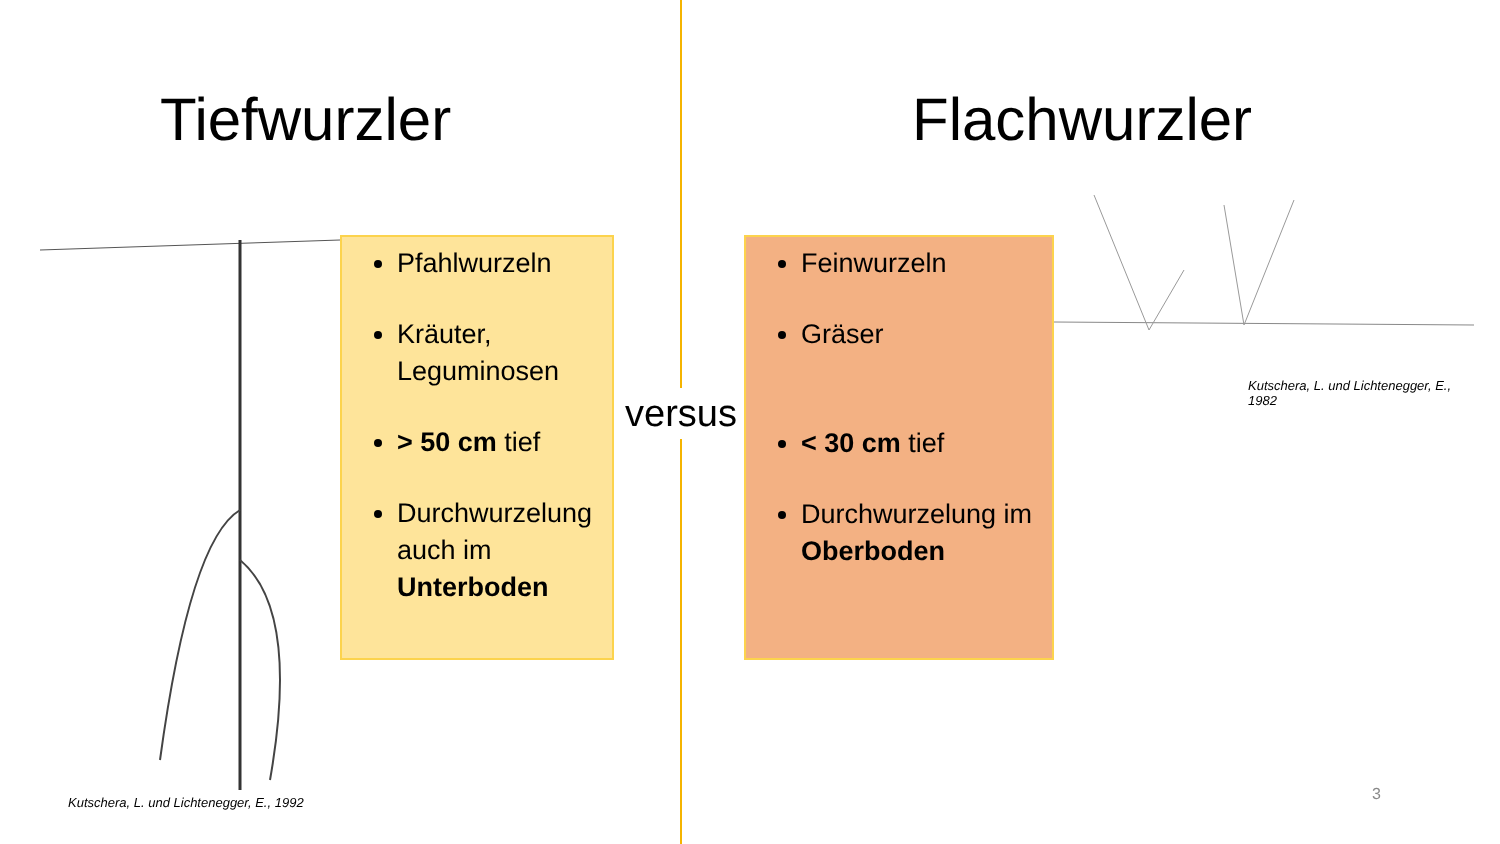Tiefwurzler
Pfahlwurzeln
Kräuter, Leguminosen
> 50 cm tief
Durchwurzelung auch im Unterboden
Kutschera, L. und Lichtenegger, E., 1992
versus
Flachwurzler
Feinwurzeln
Gräser
< 30 cm tief
Durchwurzelung im Oberboden
Kutschera, L. und Lichtenegger, E.,
1982
3